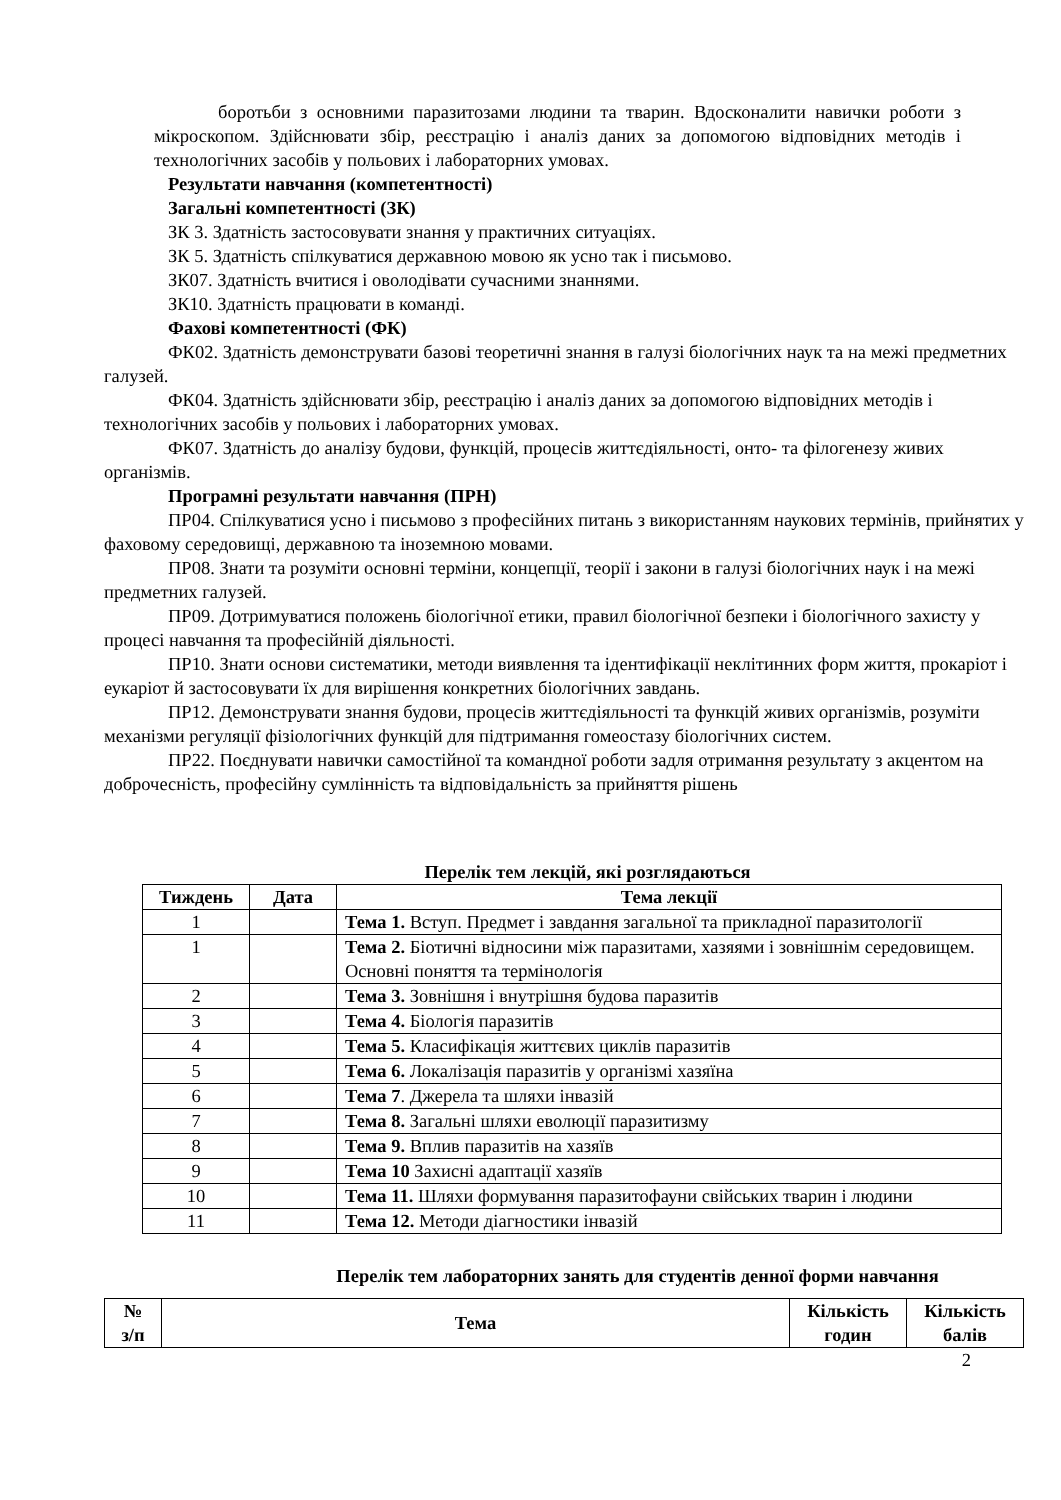боротьби з основними паразитозами людини та тварин. Вдосконалити навички роботи з мікроскопом. Здійснювати збір, реєстрацію і аналіз даних за допомогою відповідних методів і технологічних засобів у польових і лабораторних умовах.
Результати навчання (компетентності)
Загальні компетентності (ЗК)
ЗК 3. Здатність застосовувати знання у практичних ситуаціях.
ЗК 5. Здатність спілкуватися державною мовою як усно так і письмово.
ЗК07. Здатність вчитися і оволодівати сучасними знаннями.
ЗК10. Здатність працювати в команді.
Фахові компетентності (ФК)
ФК02. Здатність демонструвати базові теоретичні знання в галузі біологічних наук та на межі предметних галузей.
ФК04. Здатність здійснювати збір, реєстрацію і аналіз даних за допомогою відповідних методів і технологічних засобів у польових і лабораторних умовах.
ФК07. Здатність до аналізу будови, функцій, процесів життєдіяльності, онто- та філогенезу живих організмів.
Програмні результати навчання (ПРН)
ПР04. Спілкуватися усно і письмово з професійних питань з використанням наукових термінів, прийнятих у фаховому середовищі, державною та іноземною мовами.
ПР08. Знати та розуміти основні терміни, концепції, теорії і закони в галузі біологічних наук і на межі предметних галузей.
ПР09. Дотримуватися положень біологічної етики, правил біологічної безпеки і біологічного захисту у процесі навчання та професійній діяльності.
ПР10. Знати основи систематики, методи виявлення та ідентифікації неклітинних форм життя, прокаріот і еукаріот й застосовувати їх для вирішення конкретних біологічних завдань.
ПР12. Демонструвати знання будови, процесів життєдіяльності та функцій живих організмів, розуміти механізми регуляції фізіологічних функцій для підтримання гомеостазу біологічних систем.
ПР22. Поєднувати навички самостійної та командної роботи задля отримання результату з акцентом на доброчесність, професійну сумлінність та відповідальність за прийняття рішень
Перелік тем лекцій, які розглядаються
| Тиждень | Дата | Тема лекції |
| --- | --- | --- |
| 1 | | Тема 1. Вступ. Предмет і завдання загальної та прикладної паразитології |
| 1 | | Тема 2. Біотичні відносини між паразитами, хазяями і зовнішнім середовищем. Основні поняття та термінологія |
| 2 | | Тема 3. Зовнішня і внутрішня будова паразитів |
| 3 | | Тема 4. Біологія паразитів |
| 4 | | Тема 5. Класифікація життєвих циклів паразитів |
| 5 | | Тема 6. Локалізація паразитів у організмі хазяїна |
| 6 | | Тема 7 . Джерела та шляхи інвазій |
| 7 | | Тема 8. Загальні шляхи еволюції паразитизму |
| 8 | | Тема 9. Вплив паразитів на хазяїв |
| 9 | | Тема 10 Захисні адаптації хазяїв |
| 10 | | Тема 11. Шляхи формування паразитофауни свійських тварин і людини |
| 11 | | Тема 12. Методи діагностики інвазій |
Перелік тем лабораторних занять для студентів денної форми навчання
| № з/п | Тема | Кількість годин | Кількість балів |
| --- | --- | --- | --- |
2